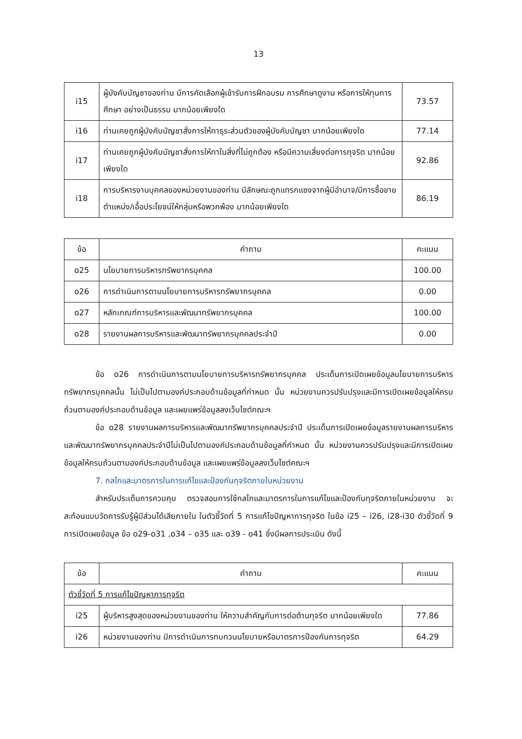13
| i15 | ผู้บังคับบัญชาของท่าน มีการคัดเลือกผู้เข้ารับการฝึกอบรม การศึกษาดูงาน หรือการให้ทุนการศึกษา อย่างเป็นธรรม มากน้อยเพียงใด | 73.57 |
| i16 | ท่านเคยถูกผู้บังคับบัญชาสั่งการให้ทาธุระส่วนตัวของผู้บังคับบัญชา มากน้อยเพียงใด | 77.14 |
| i17 | ท่านเคยถูกผู้บังคับบัญชาสั่งการให้ทาในสิ่งที่ไม่ถูกต้อง หรือมีความเสี่ยงต่อการทุจริต มากน้อยเพียงใด | 92.86 |
| i18 | การบริหารงานบุคคลของหน่วยงานของท่าน มีลักษณะถูกแทรกแซงจากผู้มีอำนาจ/มีการซื้อขายตำแหน่ง/เอื้อประโยชน์ให้กลุ่มหรือพวกพ้อง มากน้อยเพียงใด | 86.19 |
| ข้อ | คำถาม | คะแนน |
| --- | --- | --- |
| o25 | นโยบายการบริหารทรัพยากรบุคคล | 100.00 |
| o26 | การดำเนินการตามนโยบายการบริหารทรัพยากรบุคคล | 0.00 |
| o27 | หลักเกณฑ์การบริหารและพัฒนาทรัพยากรบุคคล | 100.00 |
| o28 | รายงานผลการบริหารและพัฒนาทรัพยากรบุคคลประจำปี | 0.00 |
ข้อ o26 การดำเนินการตามนโยบายการบริหารทรัพยากรบุคคล ประเด็นการเปิดเผยข้อมูลนโยบายการบริหารทรัพยากรบุคคลนั้น ไม่เป็นไปตามองค์ประกอบด้านข้อมูลที่กำหนด นั้น หน่วยงานควรปรับปรุงและมีการเปิดเผยข้อมูลให้ครบถ้วนตามองค์ประกอบด้านข้อมูล และเผยแพร่ข้อมูลลงเว็บไซต์คณะฯ
ข้อ o28 รายงานผลการบริหารและพัฒนาทรัพยากรบุคคลประจำปี ประเด็นการเปิดเผยข้อมูลรายงานผลการบริหารและพัฒนาทรัพยากรบุคคลประจำปีไม่เป็นไปตามองค์ประกอบด้านข้อมูลที่กำหนด นั้น หน่วยงานควรปรับปรุงและมีการเปิดเผยข้อมูลให้ครบถ้วนตามองค์ประกอบด้านข้อมูล และเผยแพร่ข้อมูลลงเว็บไซต์คณะฯ
7. กลไกและมาตรการในการแก้ไขและป้องกันทุจริตภายในหน่วยงาน
สำหรับประเด็นการควบคุม ตรวจสอบการใช้กลไกและมาตรการในการแก้ไขและป้องกันทุจริตภายในหน่วยงาน จะสะท้อนแบบวัดการรับรู้ผู้มีส่วนได้เสียภายใน ในตัวชี้วัดที่ 5 การแก้ไขปัญหาการทุจริต ในข้อ i25 – i26, i28-i30 ตัวชี้วัดที่ 9 การเปิดเผยข้อมูล ข้อ o29-o31 ,o34 – o35 และ o39 - o41 ซึ่งมีผลการประเมิน ดังนี้
| ข้อ | คำถาม | คะแนน |
| --- | --- | --- |
| ตัวชี้วัดที่ 5 การแก้ไขปัญหาการทุจริต | | |
| i25 | ผู้บริหารสูงสุดของหน่วยงานของท่าน ให้ความสำคัญกับการต่อต้านทุจริต มากน้อยเพียงใด | 77.86 |
| i26 | หน่วยงานของท่าน มีการดำเนินการทบทวนนโยบายหรือมาตรการป้องกันการทุจริต | 64.29 |